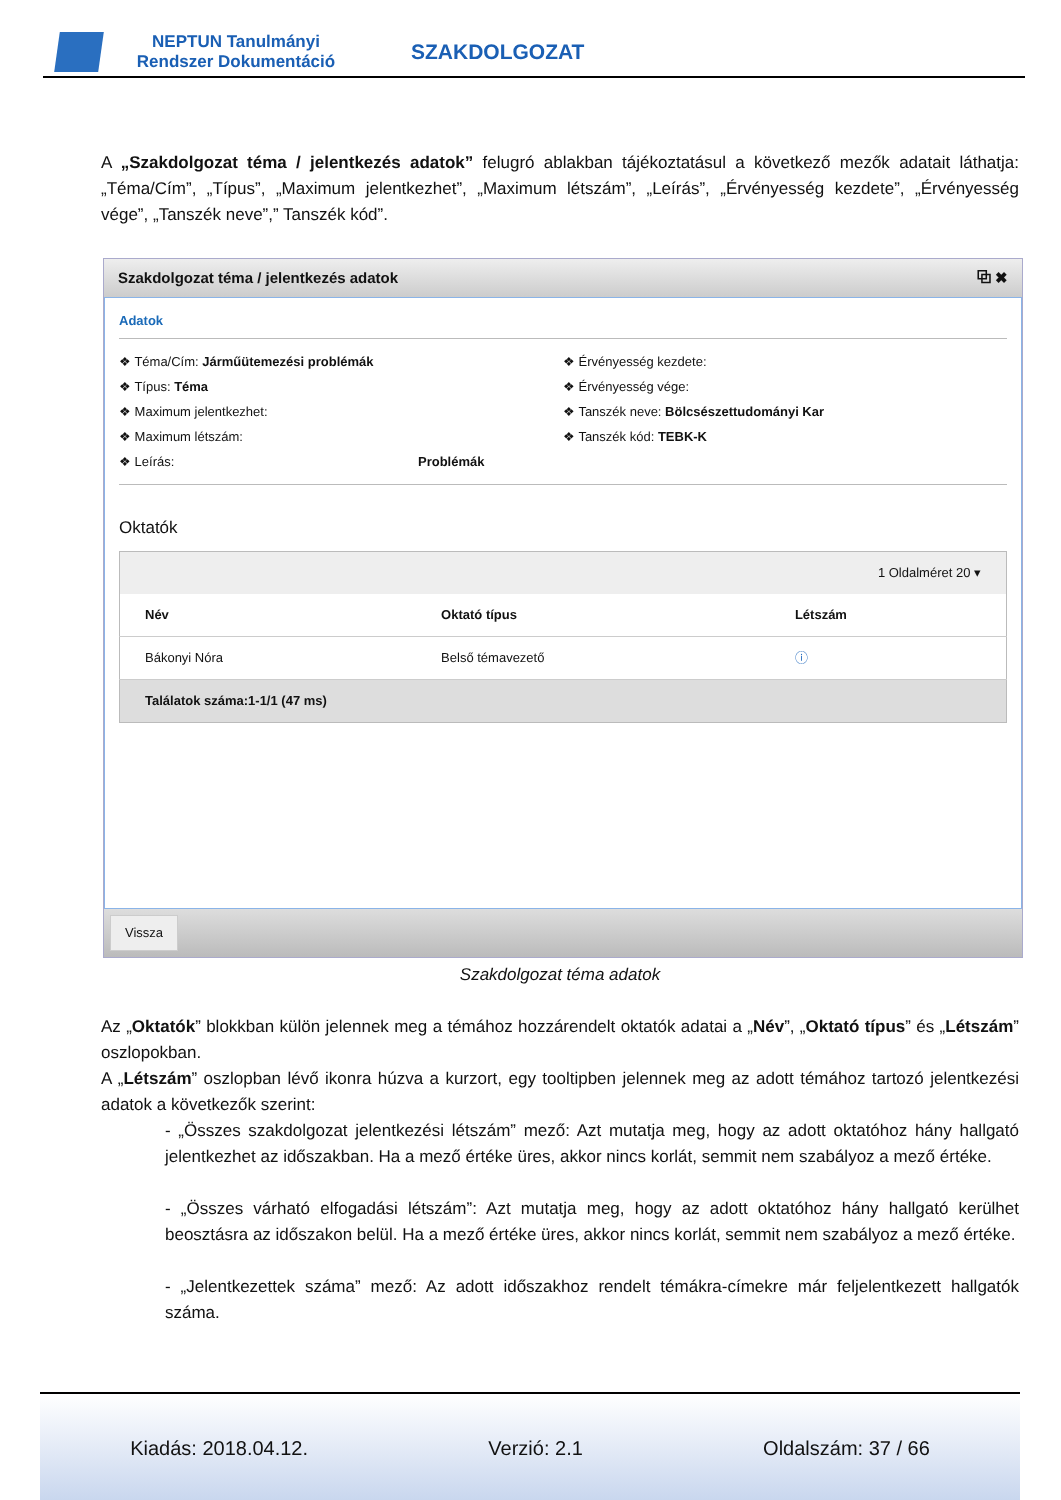NEPTUN Tanulmányi Rendszer Dokumentáció
SZAKDOLGOZAT
A „Szakdolgozat téma / jelentkezés adatok” felugró ablakban tájékoztatásul a következő mezők adatait láthatja: „Téma/Cím”, „Típus”, „Maximum jelentkezhet”, „Maximum létszám”, „Leírás”, „Érvényesség kezdete”, „Érvényesség vége”, „Tanszék neve”,” Tanszék kód”.
Szakdolgozat téma / jelentkezés adatok ⧉ ✖
Adatok
❖ Téma/Cím: Járműütemezési problémák
❖ Típus: Téma
❖ Maximum jelentkezhet:
❖ Maximum létszám:
❖ Leírás: Problémák
❖ Érvényesség kezdete:
❖ Érvényesség vége:
❖ Tanszék neve: Bölcsészettudományi Kar
❖ Tanszék kód: TEBK-K
Oktatók
| 1 Oldalméret 20 ▾ | | |
| Név | Oktató típus | Létszám |
| Bákonyi Nóra | Belső témavezető | ⓘ |
| Találatok száma:1-1/1 (47 ms) | | |
Vissza
Szakdolgozat téma adatok
Az „Oktatók” blokkban külön jelennek meg a témához hozzárendelt oktatók adatai a „Név”, „Oktató típus” és „Létszám” oszlopokban.
A „Létszám” oszlopban lévő ikonra húzva a kurzort, egy tooltipben jelennek meg az adott témához tartozó jelentkezési adatok a következők szerint:
- „Összes szakdolgozat jelentkezési létszám” mező: Azt mutatja meg, hogy az adott oktatóhoz hány hallgató jelentkezhet az időszakban. Ha a mező értéke üres, akkor nincs korlát, semmit nem szabályoz a mező értéke.
- „Összes várható elfogadási létszám”: Azt mutatja meg, hogy az adott oktatóhoz hány hallgató kerülhet beosztásra az időszakon belül. Ha a mező értéke üres, akkor nincs korlát, semmit nem szabályoz a mező értéke.
- „Jelentkezettek száma” mező: Az adott időszakhoz rendelt témákra-címekre már feljelentkezett hallgatók száma.
Kiadás: 2018.04.12. Verzió: 2.1 Oldalszám: 37 / 66